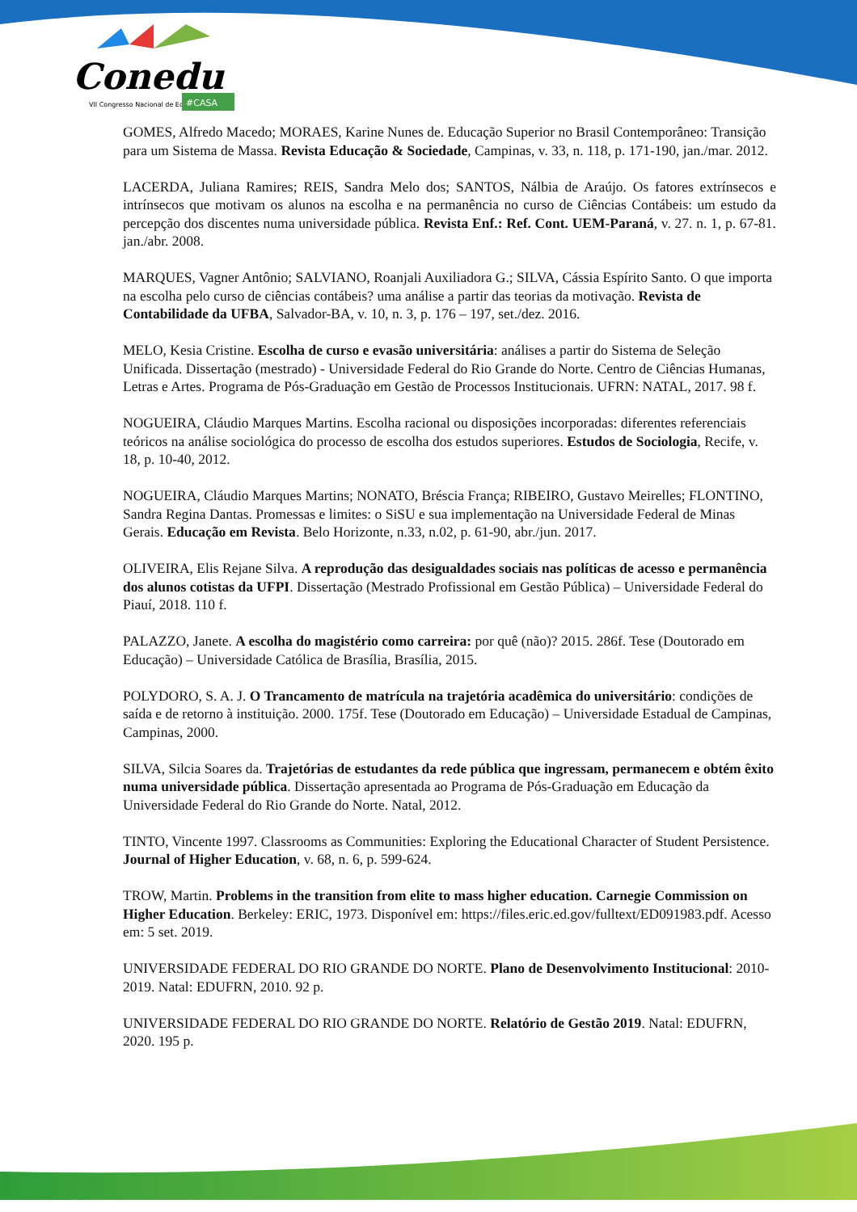Conedu
VII Congresso Nacional de Educação
#CASA
GOMES, Alfredo Macedo; MORAES, Karine Nunes de. Educação Superior no Brasil Contemporâneo: Transição para um Sistema de Massa. Revista Educação & Sociedade, Campinas, v. 33, n. 118, p. 171-190, jan./mar. 2012.
LACERDA, Juliana Ramires; REIS, Sandra Melo dos; SANTOS, Nálbia de Araújo. Os fatores extrínsecos e intrínsecos que motivam os alunos na escolha e na permanência no curso de Ciências Contábeis: um estudo da percepção dos discentes numa universidade pública. Revista Enf.: Ref. Cont. UEM-Paraná, v. 27. n. 1, p. 67-81. jan./abr. 2008.
MARQUES, Vagner Antônio; SALVIANO, Roanjali Auxiliadora G.; SILVA, Cássia Espírito Santo. O que importa na escolha pelo curso de ciências contábeis? uma análise a partir das teorias da motivação. Revista de Contabilidade da UFBA, Salvador-BA, v. 10, n. 3, p. 176 – 197, set./dez. 2016.
MELO, Kesia Cristine. Escolha de curso e evasão universitária: análises a partir do Sistema de Seleção Unificada. Dissertação (mestrado) - Universidade Federal do Rio Grande do Norte. Centro de Ciências Humanas, Letras e Artes. Programa de Pós-Graduação em Gestão de Processos Institucionais. UFRN: NATAL, 2017. 98 f.
NOGUEIRA, Cláudio Marques Martins. Escolha racional ou disposições incorporadas: diferentes referenciais teóricos na análise sociológica do processo de escolha dos estudos superiores. Estudos de Sociologia, Recife, v. 18, p. 10-40, 2012.
NOGUEIRA, Cláudio Marques Martins; NONATO, Bréscia França; RIBEIRO, Gustavo Meirelles; FLONTINO, Sandra Regina Dantas. Promessas e limites: o SiSU e sua implementação na Universidade Federal de Minas Gerais. Educação em Revista. Belo Horizonte, n.33, n.02, p. 61-90, abr./jun. 2017.
OLIVEIRA, Elis Rejane Silva. A reprodução das desigualdades sociais nas políticas de acesso e permanência dos alunos cotistas da UFPI. Dissertação (Mestrado Profissional em Gestão Pública) – Universidade Federal do Piauí, 2018. 110 f.
PALAZZO, Janete. A escolha do magistério como carreira: por quê (não)? 2015. 286f. Tese (Doutorado em Educação) – Universidade Católica de Brasília, Brasília, 2015.
POLYDORO, S. A. J. O Trancamento de matrícula na trajetória acadêmica do universitário: condições de saída e de retorno à instituição. 2000. 175f. Tese (Doutorado em Educação) – Universidade Estadual de Campinas, Campinas, 2000.
SILVA, Silcia Soares da. Trajetórias de estudantes da rede pública que ingressam, permanecem e obtém êxito numa universidade pública. Dissertação apresentada ao Programa de Pós-Graduação em Educação da Universidade Federal do Rio Grande do Norte. Natal, 2012.
TINTO, Vincente 1997. Classrooms as Communities: Exploring the Educational Character of Student Persistence. Journal of Higher Education, v. 68, n. 6, p. 599-624.
TROW, Martin. Problems in the transition from elite to mass higher education. Carnegie Commission on Higher Education. Berkeley: ERIC, 1973. Disponível em: https://files.eric.ed.gov/fulltext/ED091983.pdf. Acesso em: 5 set. 2019.
UNIVERSIDADE FEDERAL DO RIO GRANDE DO NORTE. Plano de Desenvolvimento Institucional: 2010-2019. Natal: EDUFRN, 2010. 92 p.
UNIVERSIDADE FEDERAL DO RIO GRANDE DO NORTE. Relatório de Gestão 2019. Natal: EDUFRN, 2020. 195 p.